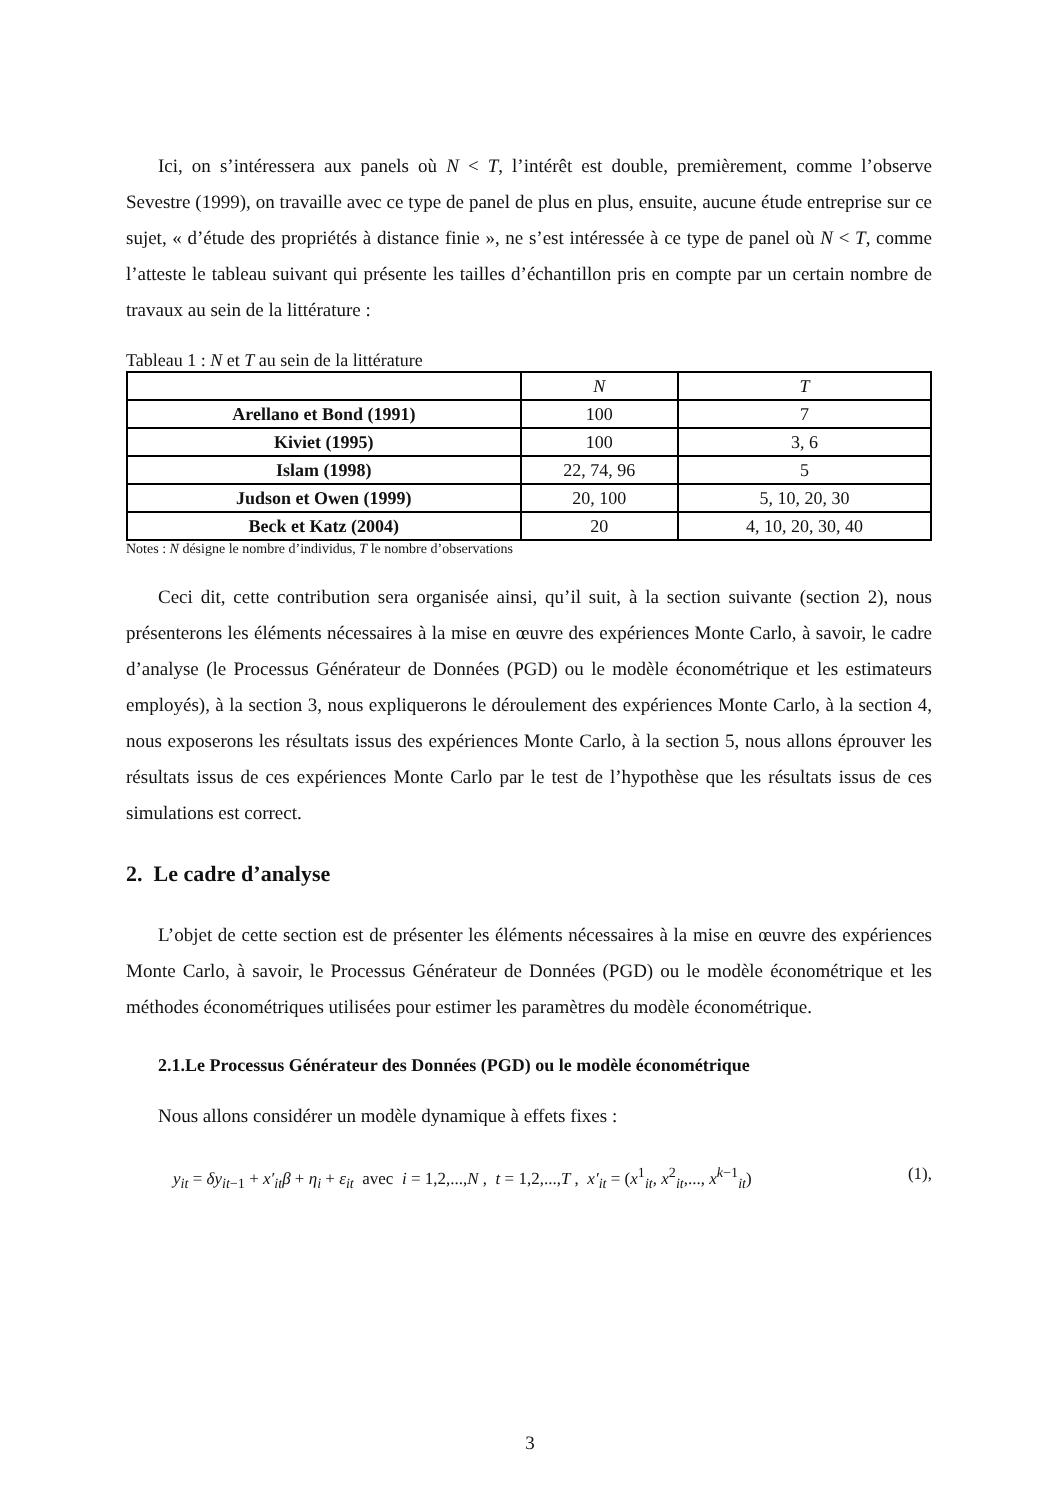Ici, on s’intéressera aux panels où N < T, l’intérêt est double, premièrement, comme l’observe Sevestre (1999), on travaille avec ce type de panel de plus en plus, ensuite, aucune étude entreprise sur ce sujet, « d’étude des propriétés à distance finie », ne s’est intéressée à ce type de panel où N < T, comme l’atteste le tableau suivant qui présente les tailles d’échantillon pris en compte par un certain nombre de travaux au sein de la littérature :
Tableau 1 : N et T au sein de la littérature
| | N | T |
| --- | --- | --- |
| Arellano et Bond (1991) | 100 | 7 |
| Kiviet (1995) | 100 | 3, 6 |
| Islam (1998) | 22, 74, 96 | 5 |
| Judson et Owen (1999) | 20, 100 | 5, 10, 20, 30 |
| Beck et Katz (2004) | 20 | 4, 10, 20, 30, 40 |
Notes : N désigne le nombre d’individus, T le nombre d’observations
Ceci dit, cette contribution sera organisée ainsi, qu’il suit, à la section suivante (section 2), nous présenterons les éléments nécessaires à la mise en œuvre des expériences Monte Carlo, à savoir, le cadre d’analyse (le Processus Générateur de Données (PGD) ou le modèle économétrique et les estimateurs employés), à la section 3, nous expliquerons le déroulement des expériences Monte Carlo, à la section 4, nous exposerons les résultats issus des expériences Monte Carlo, à la section 5, nous allons éprouver les résultats issus de ces expériences Monte Carlo par le test de l’hypothèse que les résultats issus de ces simulations est correct.
2. Le cadre d’analyse
L’objet de cette section est de présenter les éléments nécessaires à la mise en œuvre des expériences Monte Carlo, à savoir, le Processus Générateur de Données (PGD) ou le modèle économétrique et les méthodes économétriques utilisées pour estimer les paramètres du modèle économétrique.
2.1.Le Processus Générateur des Données (PGD) ou le modèle économétrique
Nous allons considérer un modèle dynamique à effets fixes :
y<sub>it</sub> = δy<sub>it−1</sub> + x′<sub>it</sub>β + η<sub>i</sub> + ε<sub>it</sub> avec i = 1,2,...,N , t = 1,2,...,T , x′<sub>it</sub> = (x<sup>1</sup><sub>it</sub>, x<sup>2</sup><sub>it</sub>,..., x<sup>k−1</sup><sub>it</sub>) (1),
3